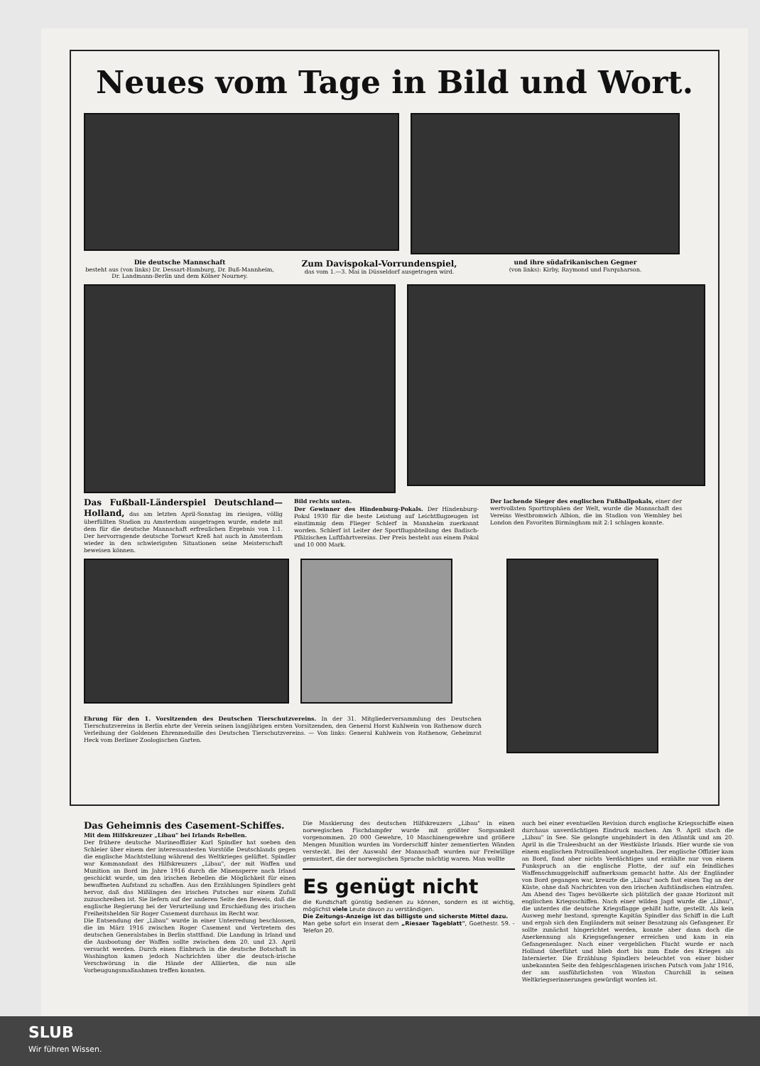Neues vom Tage in Bild und Wort.
Die deutsche Mannschaft
besteht aus (von links) Dr. Dessart-Hamburg, Dr. Buß-Mannheim, Dr. Landmann-Berlin und dem Kölner Nourney.
Zum Davispokal-Vorrundenspiel,
das vom 1.—3. Mai in Düsseldorf ausgetragen wird.
und ihre südafrikanischen Gegner
(von links): Kirby, Raymond und Farquharson.
Das Fußball-Länderspiel Deutschland—Holland, das am letzten April-Sonntag im riesigen, völlig überfüllten Stadion zu Amsterdam ausgetragen wurde, endete mit dem für die deutsche Mannschaft erfreulichen Ergebnis von 1:1. Der hervorragende deutsche Torwart Kreß hat auch in Amsterdam wieder in den schwierigsten Situationen seine Meisterschaft beweisen können.
Bild rechts unten.
Der Gewinner des Hindenburg-Pokals. Der Hindenburg-Pokal 1930 für die beste Leistung auf Leichtflugzeugen ist einstimmig dem Flieger Schlerf in Mannheim zuerkannt worden. Schlerf ist Leiter der Sportflugabteilung des Badisch-Pfälzischen Luftfahrtvereins. Der Preis besteht aus einem Pokal und 10 000 Mark.
Der lachende Sieger des englischen Fußballpokals, einer der wertvollsten Sporttrophäen der Welt, wurde die Mannschaft des Vereins Westbromwich Albion, die im Stadion von Wembley bei London den Favoriten Birmingham mit 2:1 schlagen konnte.
Ehrung für den 1. Vorsitzenden des Deutschen Tierschutzvereins. In der 31. Mitgliederversammlung des Deutschen Tierschutzvereins in Berlin ehrte der Verein seinen langjährigen ersten Vorsitzenden, den General Horst Kuhlwein von Rathenow durch Verleihung der Goldenen Ehrenmedaille des Deutschen Tierschutzvereins. — Von links: General Kuhlwein von Rathenow, Geheimrat Heck vom Berliner Zoologischen Garten.
Das Geheimnis des Casement-Schiffes.
Mit dem Hilfskreuzer „Libau" bei Irlands Rebellen.
Der frühere deutsche Marineoffizier Karl Spindler hat soeben den Schleier über einem der interessantesten Vorstöße Deutschlands gegen die englische Machtstellung während des Weltkrieges gelüftet. Spindler war Kommandant des Hilfskreuzers „Libau", der mit Waffen und Munition an Bord im Jahre 1916 durch die Minensperre nach Irland geschickt wurde, um den irischen Rebellen die Möglichkeit für einen bewaffneten Aufstand zu schaffen. Aus den Erzählungen Spindlers geht hervor, daß das Mißlingen des irischen Putsches nur einem Zufall zuzuschreiben ist. Sie liefern auf der anderen Seite den Beweis, daß die englische Regierung bei der Verurteilung und Erschießung des irischen Freiheitshelden Sir Roger Casement durchaus im Recht war.
Die Entsendung der „Libau" wurde in einer Unterredung beschlossen, die im März 1916 zwischen Roger Casement und Vertretern des deutschen Generalstabes in Berlin stattfand. Die Landung in Irland und die Ausbootung der Waffen sollte zwischen dem 20. und 23. April versucht werden. Durch einen Einbruch in die deutsche Botschaft in Washington kamen jedoch Nachrichten über die deutsch-irische Verschwörung in die Hände der Alliierten, die nun alle Vorbeugungsmaßnahmen treffen konnten.
Die Maskierung des deutschen Hilfskreuzers „Libau" in einen norwegischen Fischdampfer wurde mit größter Sorgsamkeit vorgenommen. 20 000 Gewehre, 10 Maschinengewehre und größere Mengen Munition wurden im Vorderschiff hinter zementierten Wänden versteckt. Bei der Auswahl der Mannschaft wurden nur Freiwillige gemustert, die der norwegischen Sprache mächtig waren. Man wollte
Es genügt nicht
die Kundschaft günstig bedienen zu können, sondern es ist wichtig, möglichst viele Leute davon zu verständigen.
Die Zeitungs-Anzeige ist das billigste und sicherste Mittel dazu.
Man gebe sofort ein Inserat dem „Riesaer Tageblatt", Goethestr. 59. - Telefon 20.
auch bei einer eventuellen Revision durch englische Kriegsschiffe einen durchaus unverdächtigen Eindruck machen. Am 9. April stach die „Libau" in See. Sie gelangte ungehindert in den Atlantik und am 20. April in die Traleesbucht an der Westküste Irlands. Hier wurde sie von einem englischen Patrouillenboot angehalten. Der englische Offizier kam an Bord, fand aber nichts Verdächtiges und erzählte nur von einem Funkspruch an die englische Flotte, der auf ein feindliches Waffenschmuggelschiff aufmerksam gemacht hatte. Als der Engländer von Bord gegangen war, kreuzte die „Libau" noch fast einen Tag an der Küste, ohne daß Nachrichten von den irischen Aufständischen eintrafen. Am Abend des Tages bevölkerte sich plötzlich der ganze Horizont mit englischen Kriegsschiffen. Nach einer wilden Jagd wurde die „Libau", die unterdes die deutsche Kriegsflagge gehißt hatte, gestellt. Als kein Ausweg mehr bestand, sprengte Kapitän Spindler das Schiff in die Luft und ergab sich den Engländern mit seiner Besatzung als Gefangener. Er sollte zunächst hingerichtet werden, konnte aber dann doch die Anerkennung als Kriegsgefangener erreichen und kam in ein Gefangenenlager. Nach einer vergeblichen Flucht wurde er nach Holland überführt und blieb dort bis zum Ende des Krieges als Internierter. Die Erzählung Spindlers beleuchtet von einer bisher unbekannten Seite den fehlgeschlagenen irischen Putsch vom Jahr 1916, der am ausführlichsten von Winston Churchill in seinen Weltkriegserinnerungen gewürdigt worden ist.
SLUB
Wir führen Wissen.